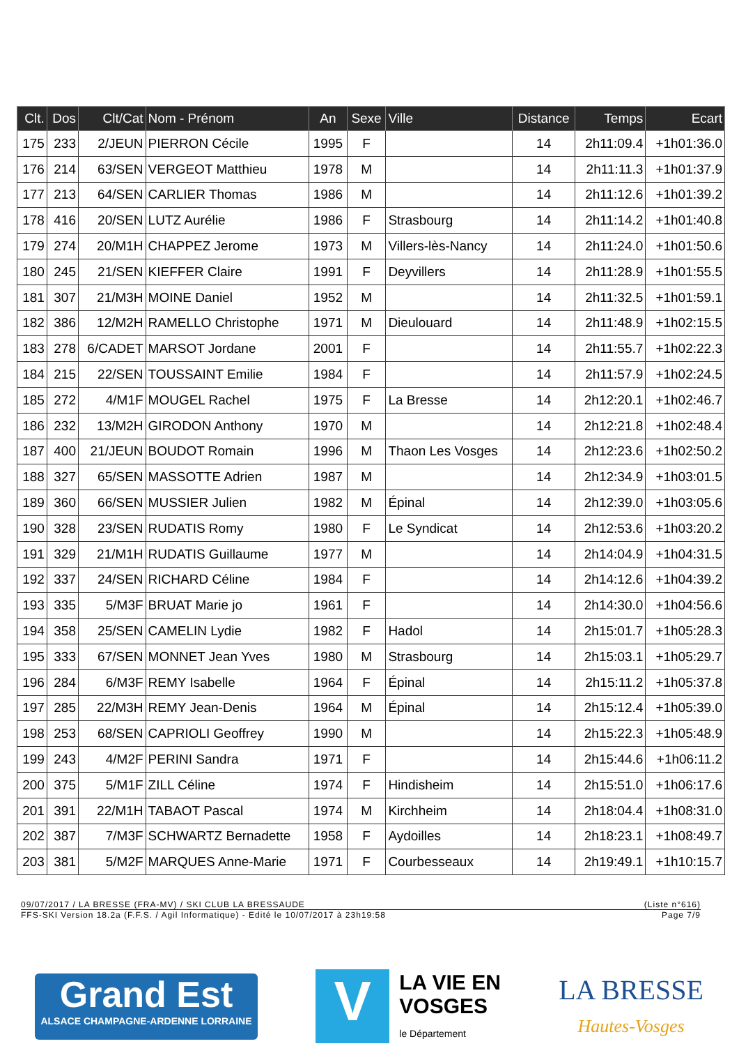| Clt. | Dos | Clt/Cat | Nom - Prénom | An | Sexe | Ville | Distance | Temps | Ecart |
| --- | --- | --- | --- | --- | --- | --- | --- | --- | --- |
| 175 | 233 | 2/JEUN | PIERRON Cécile | 1995 | F | | 14 | 2h11:09.4 | +1h01:36.0 |
| 176 | 214 | 63/SEN | VERGEOT Matthieu | 1978 | M | | 14 | 2h11:11.3 | +1h01:37.9 |
| 177 | 213 | 64/SEN | CARLIER Thomas | 1986 | M | | 14 | 2h11:12.6 | +1h01:39.2 |
| 178 | 416 | 20/SEN | LUTZ Aurélie | 1986 | F | Strasbourg | 14 | 2h11:14.2 | +1h01:40.8 |
| 179 | 274 | 20/M1H | CHAPPEZ Jerome | 1973 | M | Villers-lès-Nancy | 14 | 2h11:24.0 | +1h01:50.6 |
| 180 | 245 | 21/SEN | KIEFFER Claire | 1991 | F | Deyvillers | 14 | 2h11:28.9 | +1h01:55.5 |
| 181 | 307 | 21/M3H | MOINE Daniel | 1952 | M | | 14 | 2h11:32.5 | +1h01:59.1 |
| 182 | 386 | 12/M2H | RAMELLO Christophe | 1971 | M | Dieulouard | 14 | 2h11:48.9 | +1h02:15.5 |
| 183 | 278 | 6/CADET | MARSOT Jordane | 2001 | F | | 14 | 2h11:55.7 | +1h02:22.3 |
| 184 | 215 | 22/SEN | TOUSSAINT Emilie | 1984 | F | | 14 | 2h11:57.9 | +1h02:24.5 |
| 185 | 272 | 4/M1F | MOUGEL Rachel | 1975 | F | La Bresse | 14 | 2h12:20.1 | +1h02:46.7 |
| 186 | 232 | 13/M2H | GIRODON Anthony | 1970 | M | | 14 | 2h12:21.8 | +1h02:48.4 |
| 187 | 400 | 21/JEUN | BOUDOT Romain | 1996 | M | Thaon Les Vosges | 14 | 2h12:23.6 | +1h02:50.2 |
| 188 | 327 | 65/SEN | MASSOTTE Adrien | 1987 | M | | 14 | 2h12:34.9 | +1h03:01.5 |
| 189 | 360 | 66/SEN | MUSSIER Julien | 1982 | M | Épinal | 14 | 2h12:39.0 | +1h03:05.6 |
| 190 | 328 | 23/SEN | RUDATIS Romy | 1980 | F | Le Syndicat | 14 | 2h12:53.6 | +1h03:20.2 |
| 191 | 329 | 21/M1H | RUDATIS Guillaume | 1977 | M | | 14 | 2h14:04.9 | +1h04:31.5 |
| 192 | 337 | 24/SEN | RICHARD Céline | 1984 | F | | 14 | 2h14:12.6 | +1h04:39.2 |
| 193 | 335 | 5/M3F | BRUAT Marie jo | 1961 | F | | 14 | 2h14:30.0 | +1h04:56.6 |
| 194 | 358 | 25/SEN | CAMELIN Lydie | 1982 | F | Hadol | 14 | 2h15:01.7 | +1h05:28.3 |
| 195 | 333 | 67/SEN | MONNET Jean Yves | 1980 | M | Strasbourg | 14 | 2h15:03.1 | +1h05:29.7 |
| 196 | 284 | 6/M3F | REMY Isabelle | 1964 | F | Épinal | 14 | 2h15:11.2 | +1h05:37.8 |
| 197 | 285 | 22/M3H | REMY Jean-Denis | 1964 | M | Épinal | 14 | 2h15:12.4 | +1h05:39.0 |
| 198 | 253 | 68/SEN | CAPRIOLI Geoffrey | 1990 | M | | 14 | 2h15:22.3 | +1h05:48.9 |
| 199 | 243 | 4/M2F | PERINI Sandra | 1971 | F | | 14 | 2h15:44.6 | +1h06:11.2 |
| 200 | 375 | 5/M1F | ZILL Céline | 1974 | F | Hindisheim | 14 | 2h15:51.0 | +1h06:17.6 |
| 201 | 391 | 22/M1H | TABAOT Pascal | 1974 | M | Kirchheim | 14 | 2h18:04.4 | +1h08:31.0 |
| 202 | 387 | 7/M3F | SCHWARTZ Bernadette | 1958 | F | Aydoilles | 14 | 2h18:23.1 | +1h08:49.7 |
| 203 | 381 | 5/M2F | MARQUES Anne-Marie | 1971 | F | Courbesseaux | 14 | 2h19:49.1 | +1h10:15.7 |
09/07/2017 / LA BRESSE (FRA-MV) / SKI CLUB LA BRESSAUDE (Liste n°616)
FFS-SKI Version 18.2a (F.F.S. / Agil Informatique) - Edité le 10/07/2017 à 23h19:58 Page 7/9
Grand Est
ALSACE CHAMPAGNE-ARDENNE LORRAINE
V
LA VIE EN
VOSGES
le Département
LA BRESSE
Hautes-Vosges